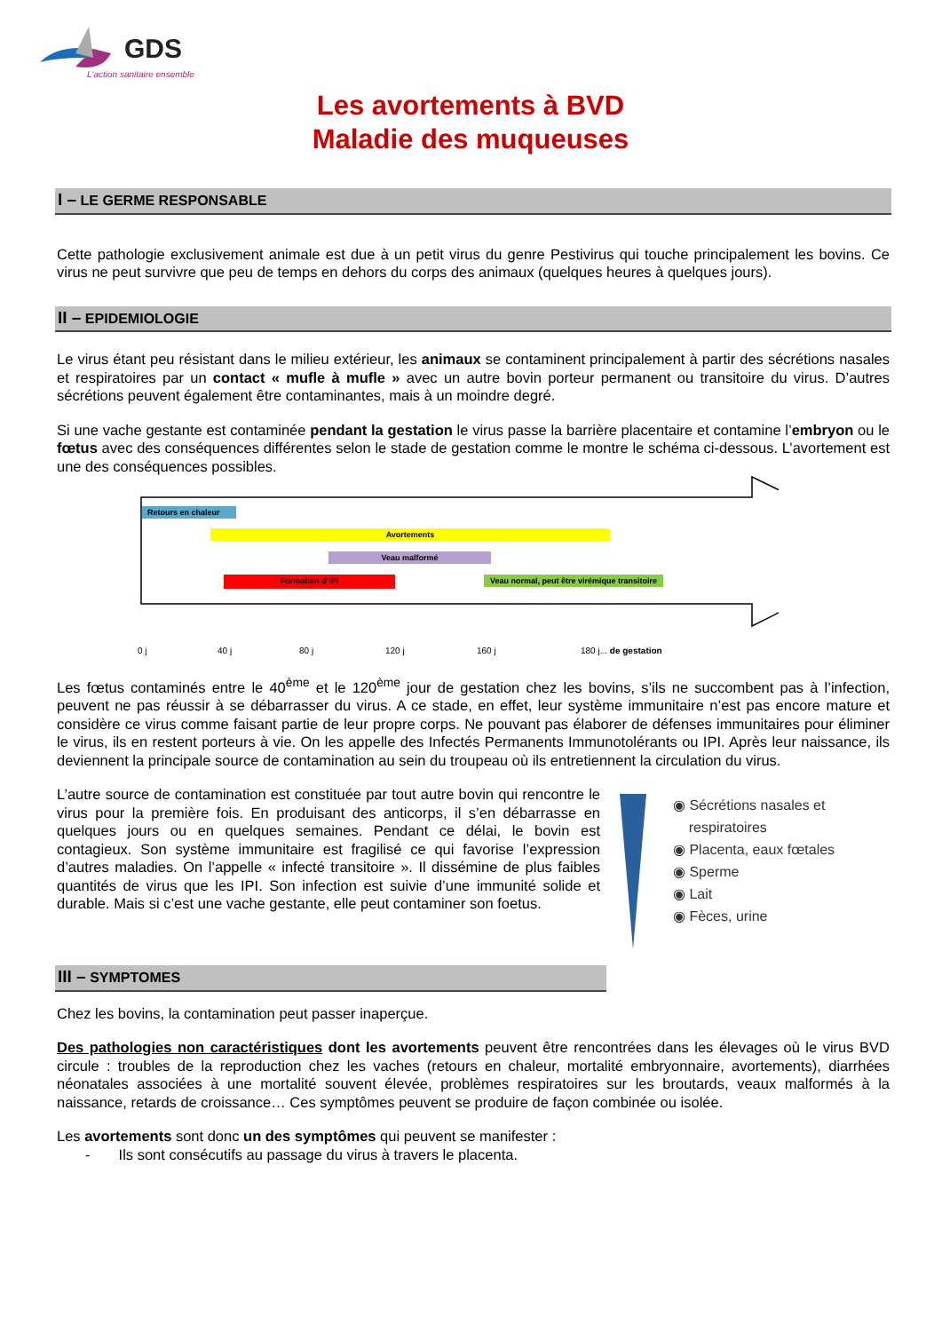GDS
L'action sanitaire ensemble
Les avortements à BVD
Maladie des muqueuses
I – LE GERME RESPONSABLE
Cette pathologie exclusivement animale est due à un petit virus du genre Pestivirus qui touche principalement les bovins. Ce virus ne peut survivre que peu de temps en dehors du corps des animaux (quelques heures à quelques jours).
II – EPIDEMIOLOGIE
Le virus étant peu résistant dans le milieu extérieur, les animaux se contaminent principalement à partir des sécrétions nasales et respiratoires par un contact « mufle à mufle » avec un autre bovin porteur permanent ou transitoire du virus. D’autres sécrétions peuvent également être contaminantes, mais à un moindre degré.
Si une vache gestante est contaminée pendant la gestation le virus passe la barrière placentaire et contamine l’embryon ou le fœtus avec des conséquences différentes selon le stade de gestation comme le montre le schéma ci-dessous. L’avortement est une des conséquences possibles.
Retours en chaleur
Avortements
Veau malformé
Formation d’IPI
Veau normal, peut être virémique transitoire
0 j 40 j 80 j 120 j 160 j 180 j... de gestation
Les fœtus contaminés entre le 40<sup>ème</sup> et le 120<sup>ème</sup> jour de gestation chez les bovins, s’ils ne succombent pas à l’infection, peuvent ne pas réussir à se débarrasser du virus. A ce stade, en effet, leur système immunitaire n’est pas encore mature et considère ce virus comme faisant partie de leur propre corps. Ne pouvant pas élaborer de défenses immunitaires pour éliminer le virus, ils en restent porteurs à vie. On les appelle des Infectés Permanents Immunotolérants ou IPI. Après leur naissance, ils deviennent la principale source de contamination au sein du troupeau où ils entretiennent la circulation du virus.
L’autre source de contamination est constituée par tout autre bovin qui rencontre le virus pour la première fois. En produisant des anticorps, il s’en débarrasse en quelques jours ou en quelques semaines. Pendant ce délai, le bovin est contagieux. Son système immunitaire est fragilisé ce qui favorise l’expression d’autres maladies. On l’appelle « infecté transitoire ». Il dissémine de plus faibles quantités de virus que les IPI. Son infection est suivie d’une immunité solide et durable. Mais si c’est une vache gestante, elle peut contaminer son foetus.
◉ Sécrétions nasales et
respiratoires
◉ Placenta, eaux fœtales
◉ Sperme
◉ Lait
◉ Fèces, urine
III – SYMPTOMES
Chez les bovins, la contamination peut passer inaperçue.
Des pathologies non caractéristiques dont les avortements peuvent être rencontrées dans les élevages où le virus BVD circule : troubles de la reproduction chez les vaches (retours en chaleur, mortalité embryonnaire, avortements), diarrhées néonatales associées à une mortalité souvent élevée, problèmes respiratoires sur les broutards, veaux malformés à la naissance, retards de croissance… Ces symptômes peuvent se produire de façon combinée ou isolée.
Les avortements sont donc un des symptômes qui peuvent se manifester :
- Ils sont consécutifs au passage du virus à travers le placenta.